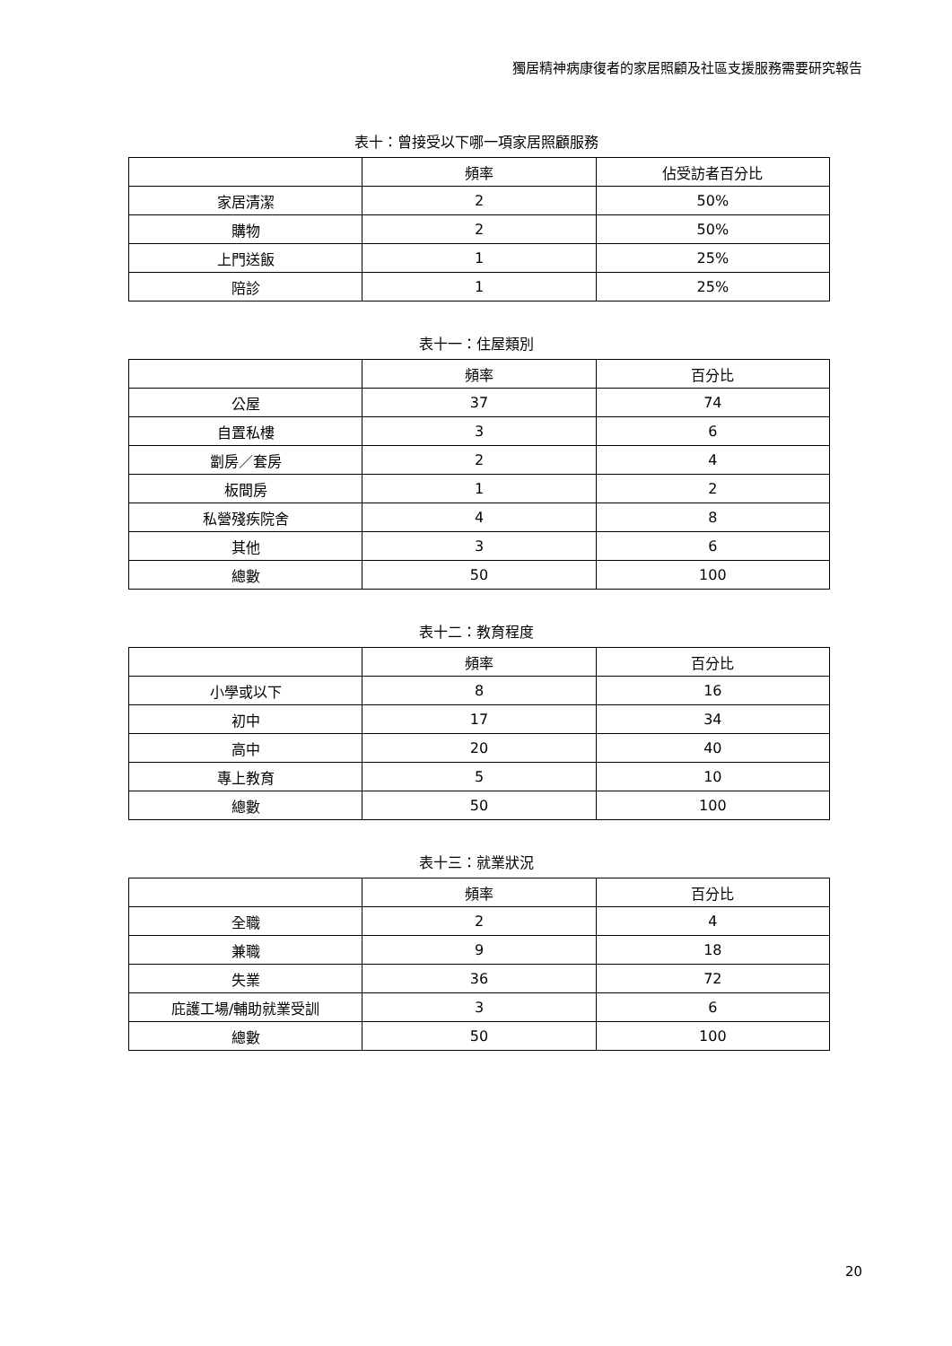獨居精神病康復者的家居照顧及社區支援服務需要研究報告
表十：曾接受以下哪一項家居照顧服務
| | 頻率 | 佔受訪者百分比 |
| --- | --- | --- |
| 家居清潔 | 2 | 50% |
| 購物 | 2 | 50% |
| 上門送飯 | 1 | 25% |
| 陪診 | 1 | 25% |
表十一：住屋類別
| | 頻率 | 百分比 |
| --- | --- | --- |
| 公屋 | 37 | 74 |
| 自置私樓 | 3 | 6 |
| 劏房／套房 | 2 | 4 |
| 板間房 | 1 | 2 |
| 私營殘疾院舍 | 4 | 8 |
| 其他 | 3 | 6 |
| 總數 | 50 | 100 |
表十二：教育程度
| | 頻率 | 百分比 |
| --- | --- | --- |
| 小學或以下 | 8 | 16 |
| 初中 | 17 | 34 |
| 高中 | 20 | 40 |
| 專上教育 | 5 | 10 |
| 總數 | 50 | 100 |
表十三：就業狀況
| | 頻率 | 百分比 |
| --- | --- | --- |
| 全職 | 2 | 4 |
| 兼職 | 9 | 18 |
| 失業 | 36 | 72 |
| 庇護工場/輔助就業受訓 | 3 | 6 |
| 總數 | 50 | 100 |
20